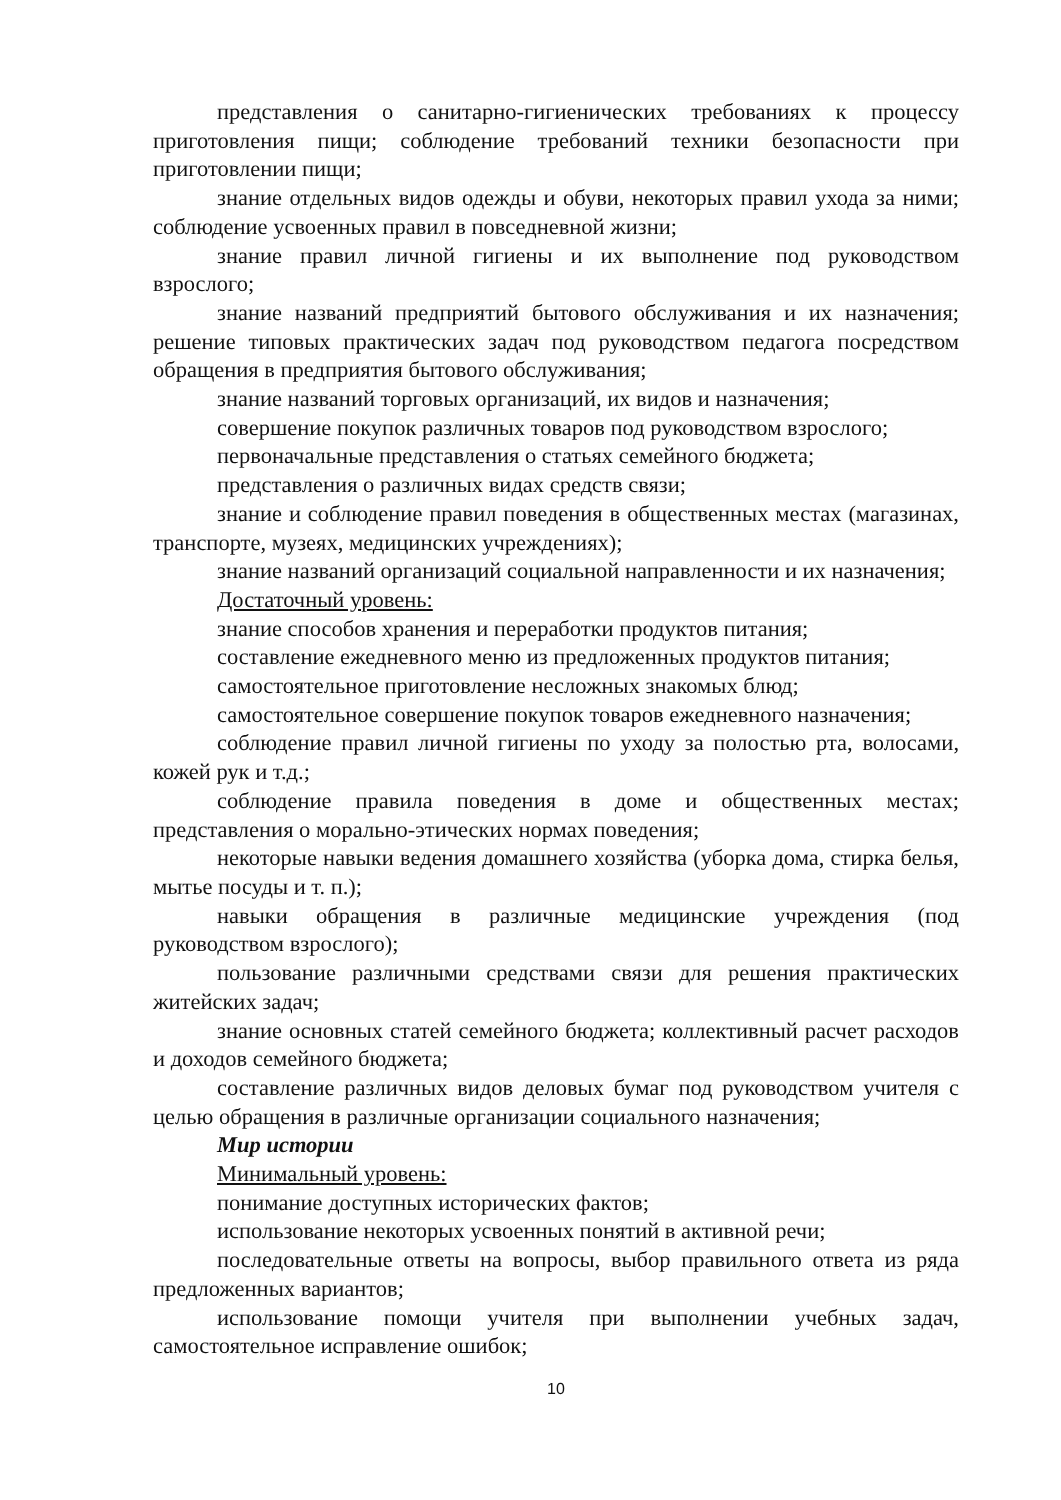представления о санитарно-гигиенических требованиях к процессу приготовления пищи; соблюдение требований техники безопасности при приготовлении пищи;
знание отдельных видов одежды и обуви, некоторых правил ухода за ними; соблюдение усвоенных правил в повседневной жизни;
знание правил личной гигиены и их выполнение под руководством взрослого;
знание названий предприятий бытового обслуживания и их назначения; решение типовых практических задач под руководством педагога посредством обращения в предприятия бытового обслуживания;
знание названий торговых организаций, их видов и назначения;
совершение покупок различных товаров под руководством взрослого;
первоначальные представления о статьях семейного бюджета;
представления о различных видах средств связи;
знание и соблюдение правил поведения в общественных местах (магазинах, транспорте, музеях, медицинских учреждениях);
знание названий организаций социальной направленности и их назначения;
Достаточный уровень:
знание способов хранения и переработки продуктов питания;
составление ежедневного меню из предложенных продуктов питания;
самостоятельное приготовление несложных знакомых блюд;
самостоятельное совершение покупок товаров ежедневного назначения;
соблюдение правил личной гигиены по уходу за полостью рта, волосами, кожей рук и т.д.;
соблюдение правила поведения в доме и общественных местах; представления о морально-этических нормах поведения;
некоторые навыки ведения домашнего хозяйства (уборка дома, стирка белья, мытье посуды и т. п.);
навыки обращения в различные медицинские учреждения (под руководством взрослого);
пользование различными средствами связи для решения практических житейских задач;
знание основных статей семейного бюджета; коллективный расчет расходов и доходов семейного бюджета;
составление различных видов деловых бумаг под руководством учителя с целью обращения в различные организации социального назначения;
Мир истории
Минимальный уровень:
понимание доступных исторических фактов;
использование некоторых усвоенных понятий в активной речи;
последовательные ответы на вопросы, выбор правильного ответа из ряда предложенных вариантов;
использование помощи учителя при выполнении учебных задач, самостоятельное исправление ошибок;
10